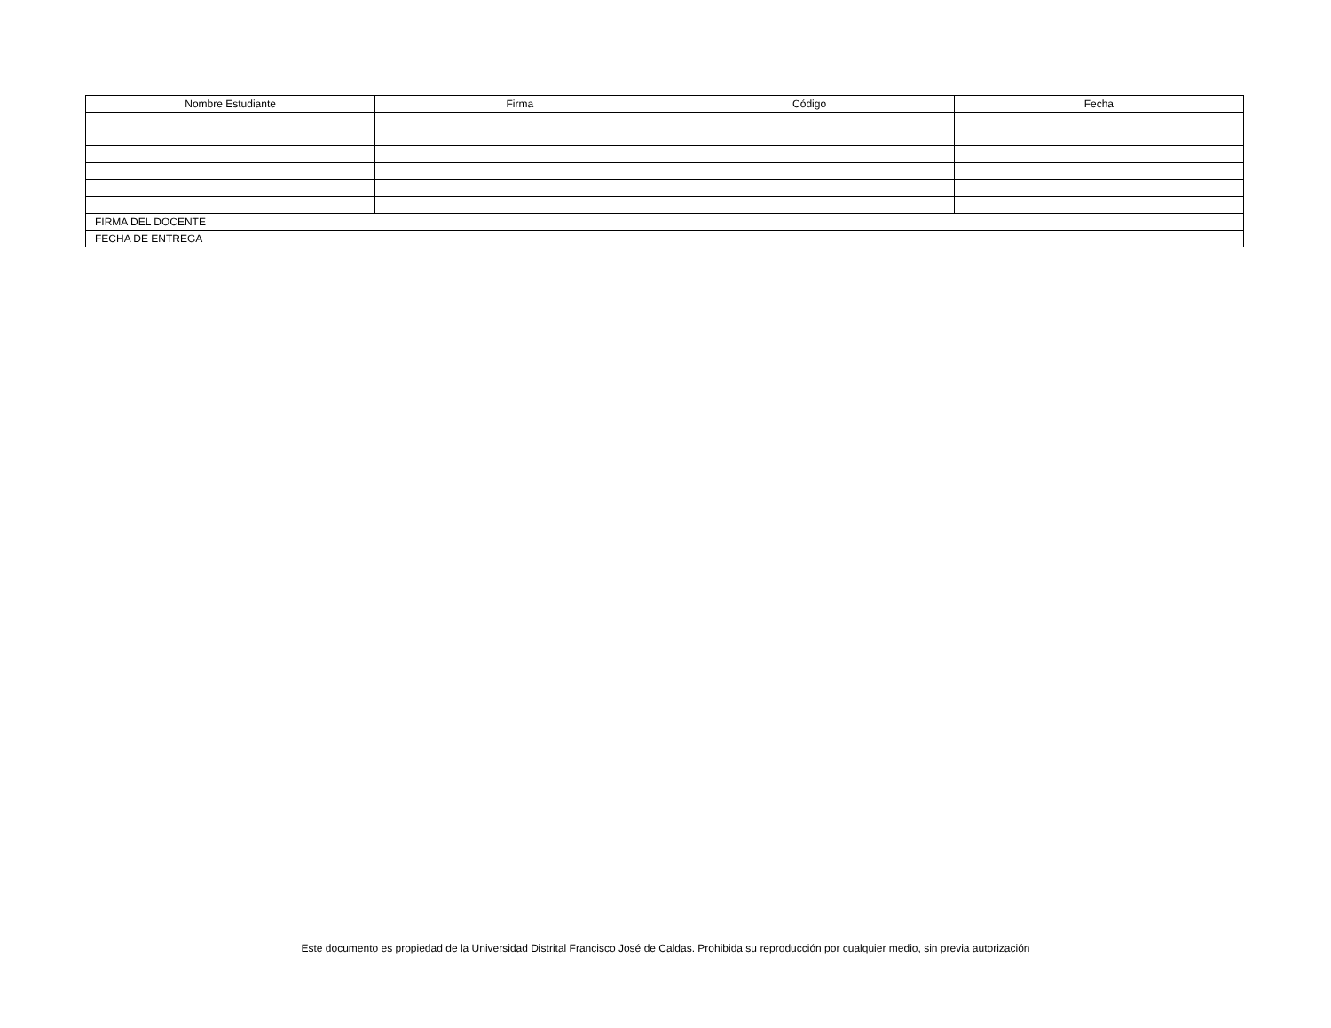| Nombre Estudiante | Firma | Código | Fecha |
| --- | --- | --- | --- |
| FIRMA DEL DOCENTE | | | |
| FECHA DE ENTREGA | | | |
Este documento es propiedad de la Universidad Distrital Francisco José de Caldas. Prohibida su reproducción por cualquier medio, sin previa autorización